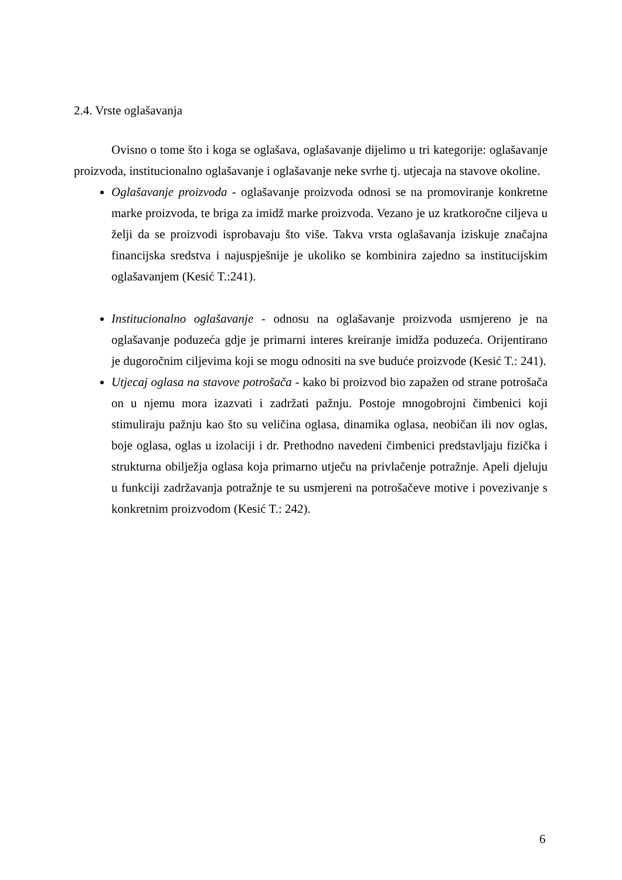2.4. Vrste oglašavanja
Ovisno o tome što i koga se oglašava, oglašavanje dijelimo u tri kategorije: oglašavanje proizvoda, institucionalno oglašavanje i oglašavanje neke svrhe tj. utjecaja na stavove okoline.
Oglašavanje proizvoda - oglašavanje proizvoda odnosi se na promoviranje konkretne marke proizvoda, te briga za imidž marke proizvoda. Vezano je uz kratkoročne ciljeva u želji da se proizvodi isprobavaju što više. Takva vrsta oglašavanja iziskuje značajna financijska sredstva i najuspješnije je ukoliko se kombinira zajedno sa institucijskim oglašavanjem (Kesić T.:241).
Institucionalno oglašavanje - odnosu na oglašavanje proizvoda usmjereno je na oglašavanje poduzeća gdje je primarni interes kreiranje imidža poduzeća. Orijentirano je dugoročnim ciljevima koji se mogu odnositi na sve buduće proizvode (Kesić T.: 241).
Utjecaj oglasa na stavove potrošača - kako bi proizvod bio zapažen od strane potrošača on u njemu mora izazvati i zadržati pažnju. Postoje mnogobrojni čimbenici koji stimuliraju pažnju kao što su veličina oglasa, dinamika oglasa, neobičan ili nov oglas, boje oglasa, oglas u izolaciji i dr. Prethodno navedeni čimbenici predstavljaju fizička i strukturna obilježja oglasa koja primarno utječu na privlačenje potražnje. Apeli djeluju u funkciji zadržavanja potražnje te su usmjereni na potrošačeve motive i povezivanje s konkretnim proizvodom (Kesić T.: 242).
6